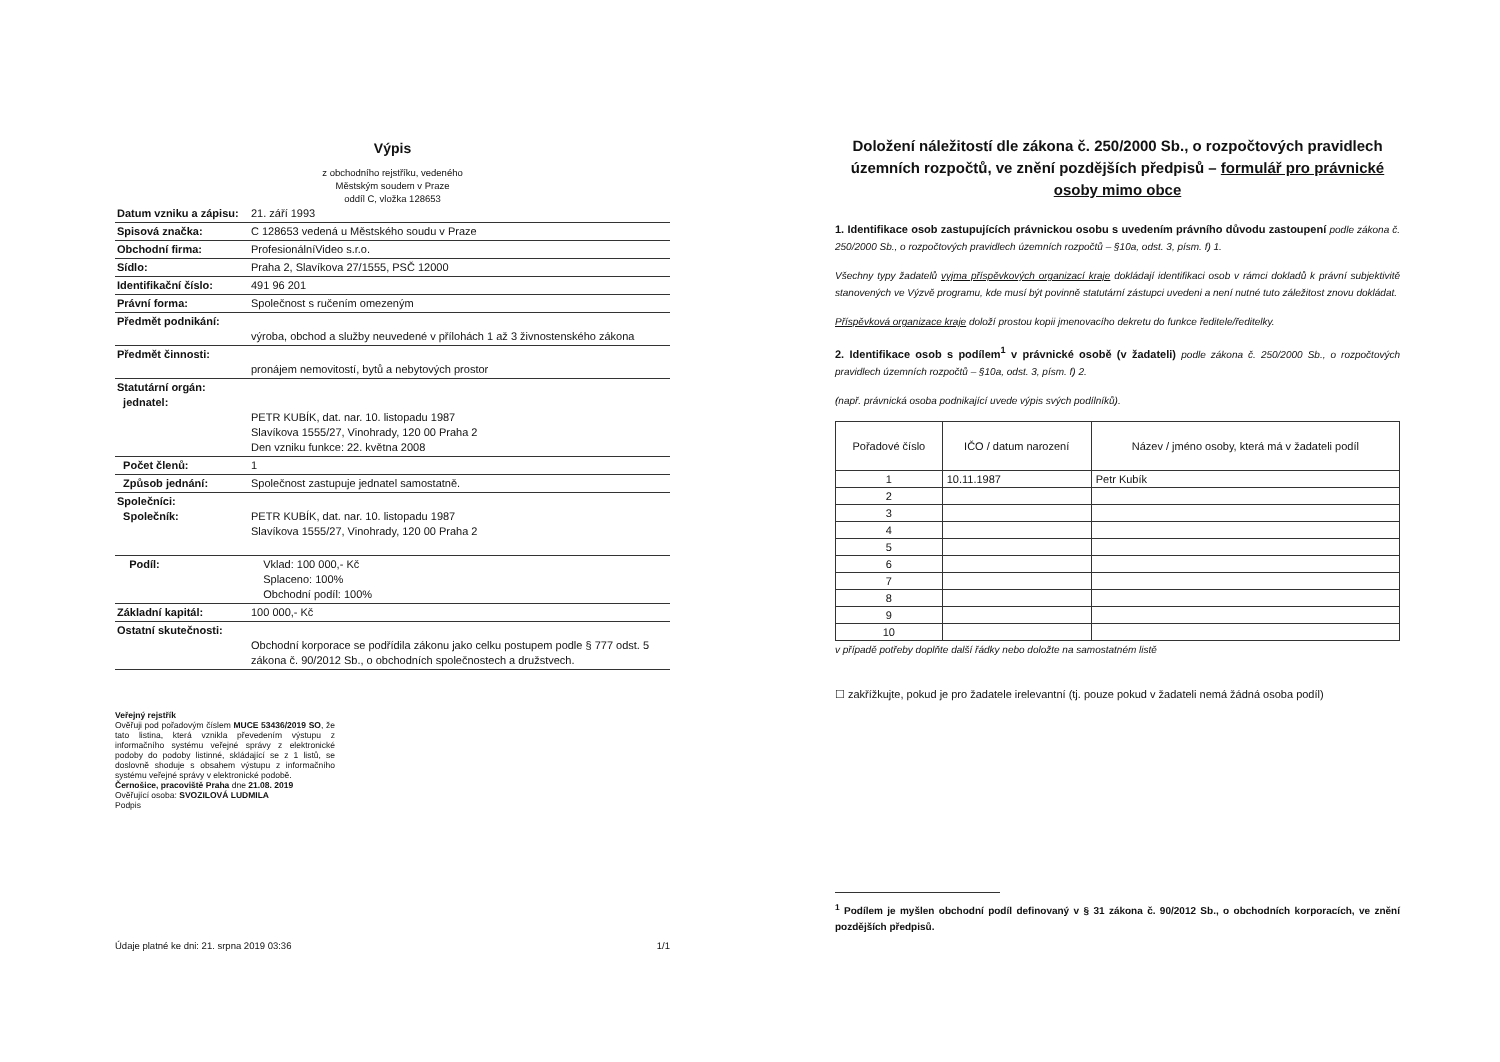Výpis
z obchodního rejstříku, vedeného
Městským soudem v Praze
oddíl C, vložka 128653
| Datum vzniku a zápisu: | 21. září 1993 |
| Spisová značka: | C 128653 vedená u Městského soudu v Praze |
| Obchodní firma: | ProfesionálníVideo s.r.o. |
| Sídlo: | Praha 2, Slavíkova 27/1555, PSČ 12000 |
| Identifikační číslo: | 491 96 201 |
| Právní forma: | Společnost s ručením omezeným |
| Předmět podnikání: | výroba, obchod a služby neuvedené v přílohách 1 až 3 živnostenského zákona |
| Předmět činnosti: | pronájem nemovitostí, bytů a nebytových prostor |
| Statutární orgán: jednatel: | PETR KUBÍK, dat. nar. 10. listopadu 1987 Slavíkova 1555/27, Vinohrady, 120 00 Praha 2 Den vzniku funkce: 22. května 2008 |
| Počet členů: | 1 |
| Způsob jednání: | Společnost zastupuje jednatel samostatně. |
| Společníci: Společník: | PETR KUBÍK, dat. nar. 10. listopadu 1987 Slavíkova 1555/27, Vinohrady, 120 00 Praha 2 |
| Podíl: | Vklad: 100 000,- Kč Splaceno: 100% Obchodní podíl: 100% |
| Základní kapitál: | 100 000,- Kč |
| Ostatní skutečnosti: | Obchodní korporace se podřídila zákonu jako celku postupem podle § 777 odst. 5 zákona č. 90/2012 Sb., o obchodních společnostech a družstvech. |
Veřejný rejstřík
Ověřuji pod pořadovým číslem MUCE 53436/2019 SO, že tato listina, která vznikla převedením výstupu z informačního systému veřejné správy z elektronické podoby do podoby listinné, skládající se z 1 listů, se doslovně shoduje s obsahem výstupu z informačního systému veřejné správy v elektronické podobě.
Černošice, pracoviště Praha dne 21.08. 2019
Ověřující osoba: SVOZILOVÁ LUDMILA
Podpis
Údaje platné ke dni: 21. srpna 2019 03:36 1/1
Doložení náležitostí dle zákona č. 250/2000 Sb., o rozpočtových pravidlech územních rozpočtů, ve znění pozdějších předpisů – formulář pro právnické osoby mimo obce
1. Identifikace osob zastupujících právnickou osobu s uvedením právního důvodu zastoupení podle zákona č. 250/2000 Sb., o rozpočtových pravidlech územních rozpočtů – §10a, odst. 3, písm. f) 1.
Všechny typy žadatelů vyjma příspěvkových organizací kraje dokládají identifikaci osob v rámci dokladů k právní subjektivitě stanovených ve Výzvě programu, kde musí být povinně statutární zástupci uvedeni a není nutné tuto záležitost znovu dokládat.
Příspěvková organizace kraje doloží prostou kopii jmenovacího dekretu do funkce ředitele/ředitelky.
2. Identifikace osob s podílem<sup>1</sup> v právnické osobě (v žadateli) podle zákona č. 250/2000 Sb., o rozpočtových pravidlech územních rozpočtů – §10a, odst. 3, písm. f) 2.
(např. právnická osoba podnikající uvede výpis svých podílníků).
| Pořadové číslo | IČO / datum narození | Název / jméno osoby, která má v žadateli podíl |
| --- | --- | --- |
| 1 | 10.11.1987 | Petr Kubík |
| 2 | | |
| 3 | | |
| 4 | | |
| 5 | | |
| 6 | | |
| 7 | | |
| 8 | | |
| 9 | | |
| 10 | | |
v případě potřeby doplňte další řádky nebo doložte na samostatném listě
☐ zakřížkujte, pokud je pro žadatele irelevantní (tj. pouze pokud v žadateli nemá žádná osoba podíl)
<sup>1</sup> Podílem je myšlen obchodní podíl definovaný v § 31 zákona č. 90/2012 Sb., o obchodních korporacích, ve znění pozdějších předpisů.